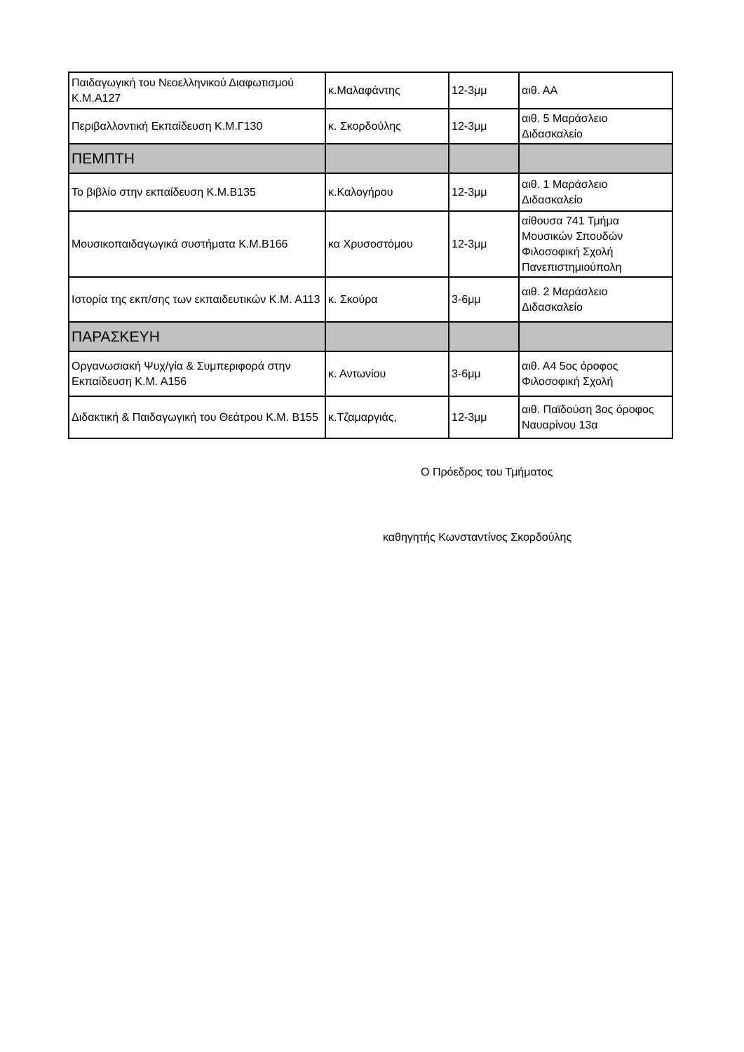| Παιδαγωγική του Νεοελληνικού Διαφωτισμού Κ.Μ.Α127 | κ.Μαλαφάντης | 12-3μμ | αιθ. ΑΑ |
| Περιβαλλοντική Εκπαίδευση Κ.Μ.Γ130 | κ. Σκορδούλης | 12-3μμ | αιθ. 5 Μαράσλειο Διδασκαλείο |
| ΠΕΜΠΤΗ | | | |
| Το βιβλίο στην εκπαίδευση Κ.Μ.Β135 | κ.Καλογήρου | 12-3μμ | αιθ. 1 Μαράσλειο Διδασκαλείο |
| Μουσικοπαιδαγωγικά συστήματα Κ.Μ.Β166 | κα Χρυσοστόμου | 12-3μμ | αίθουσα 741 Τμήμα Μουσικών Σπουδών Φιλοσοφική Σχολή Πανεπιστημιούπολη |
| Ιστορία της εκπ/σης των εκπαιδευτικών Κ.Μ. Α113 | κ. Σκούρα | 3-6μμ | αιθ. 2 Μαράσλειο Διδασκαλείο |
| ΠΑΡΑΣΚΕΥΗ | | | |
| Οργανωσιακή Ψυχ/γία & Συμπεριφορά στην Εκπαίδευση Κ.Μ. Α156 | κ. Αντωνίου | 3-6μμ | αιθ. Α4 5ος όροφος Φιλοσοφική Σχολή |
| Διδακτική & Παιδαγωγική του Θεάτρου Κ.Μ. Β155 | κ.Τζαμαργιάς, | 12-3μμ | αιθ. Παϊδούση 3ος όροφος Ναυαρίνου 13α |
Ο Πρόεδρος του Τμήματος
καθηγητής Κωνσταντίνος Σκορδούλης